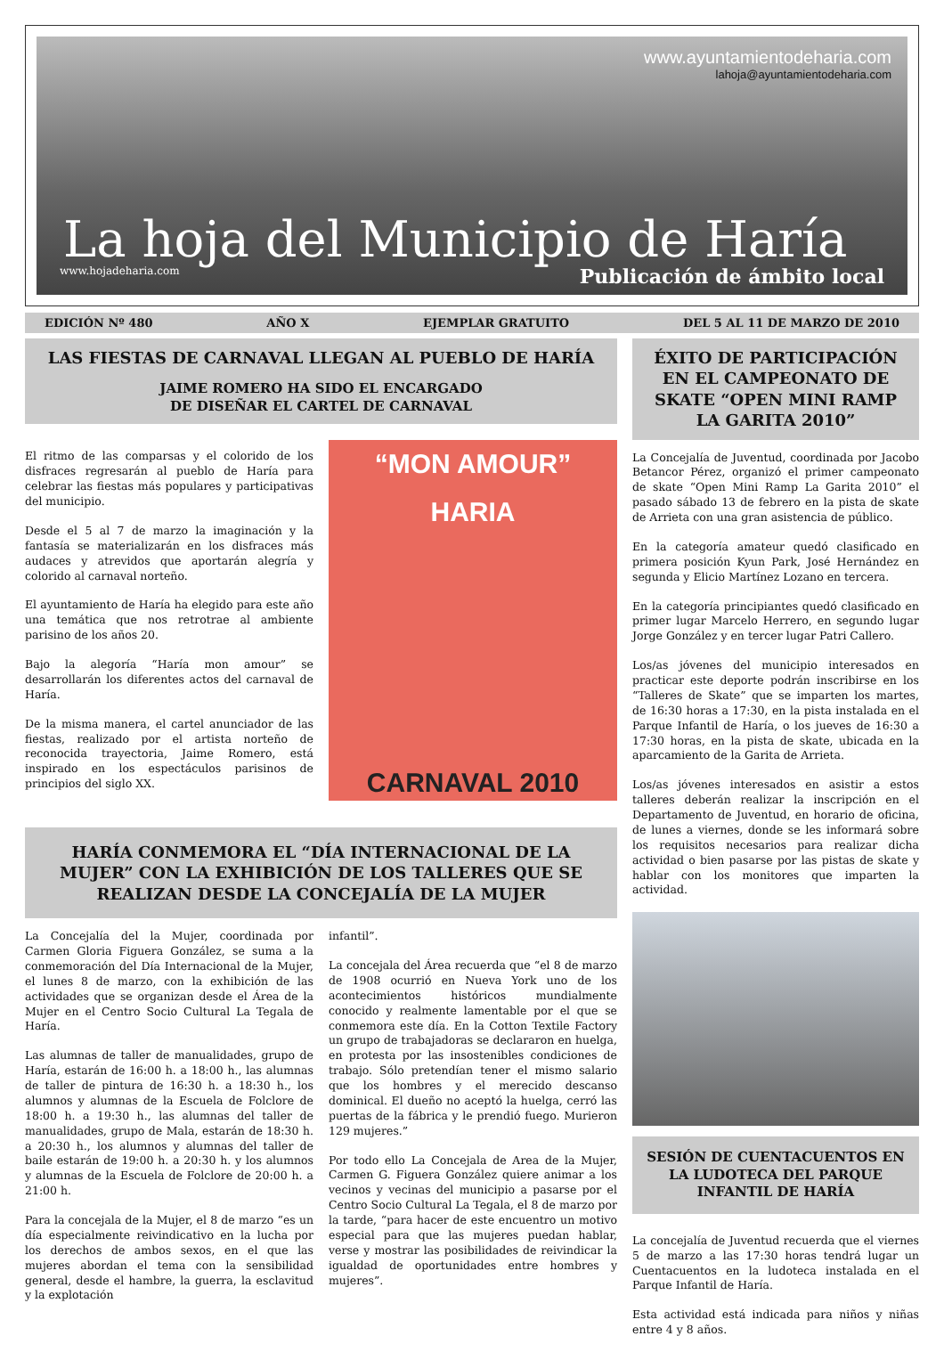www.ayuntamientodeharia.com
lahoja@ayuntamientodeharia.com
La hoja del Municipio de Haría
www.hojadeharia.com Publicación de ámbito local
EDICIÓN Nº 480 AÑO X EJEMPLAR GRATUITO DEL 5 AL 11 DE MARZO DE 2010
LAS FIESTAS DE CARNAVAL LLEGAN AL PUEBLO DE HARÍA
JAIME ROMERO HA SIDO EL ENCARGADO
DE DISEÑAR EL CARTEL DE CARNAVAL
El ritmo de las comparsas y el colorido de los disfraces regresarán al pueblo de Haría para celebrar las fiestas más populares y participativas del municipio.
Desde el 5 al 7 de marzo la imaginación y la fantasía se materializarán en los disfraces más audaces y atrevidos que aportarán alegría y colorido al carnaval norteño.
El ayuntamiento de Haría ha elegido para este año una temática que nos retrotrae al ambiente parisino de los años 20.
Bajo la alegoría “Haría mon amour” se desarrollarán los diferentes actos del carnaval de Haría.
De la misma manera, el cartel anunciador de las fiestas, realizado por el artista norteño de reconocida trayectoria, Jaime Romero, está inspirado en los espectáculos parisinos de principios del siglo XX.
“MON AMOUR”
HARIA
CARNAVAL 2010
HARÍA CONMEMORA EL “DÍA INTERNACIONAL DE LA MUJER” CON LA EXHIBICIÓN DE LOS TALLERES QUE SE REALIZAN DESDE LA CONCEJALÍA DE LA MUJER
La Concejalía del la Mujer, coordinada por Carmen Gloria Figuera González, se suma a la conmemoración del Día Internacional de la Mujer, el lunes 8 de marzo, con la exhibición de las actividades que se organizan desde el Área de la Mujer en el Centro Socio Cultural La Tegala de Haría.
Las alumnas de taller de manualidades, grupo de Haría, estarán de 16:00 h. a 18:00 h., las alumnas de taller de pintura de 16:30 h. a 18:30 h., los alumnos y alumnas de la Escuela de Folclore de 18:00 h. a 19:30 h., las alumnas del taller de manualidades, grupo de Mala, estarán de 18:30 h. a 20:30 h., los alumnos y alumnas del taller de baile estarán de 19:00 h. a 20:30 h. y los alumnos y alumnas de la Escuela de Folclore de 20:00 h. a 21:00 h.
Para la concejala de la Mujer, el 8 de marzo “es un día especialmente reivindicativo en la lucha por los derechos de ambos sexos, en el que las mujeres abordan el tema con la sensibilidad general, desde el hambre, la guerra, la esclavitud y la explotación
infantil”.
La concejala del Área recuerda que “el 8 de marzo de 1908 ocurrió en Nueva York uno de los acontecimientos históricos mundialmente conocido y realmente lamentable por el que se conmemora este día. En la Cotton Textile Factory un grupo de trabajadoras se declararon en huelga, en protesta por las insostenibles condiciones de trabajo. Sólo pretendían tener el mismo salario que los hombres y el merecido descanso dominical. El dueño no aceptó la huelga, cerró las puertas de la fábrica y le prendió fuego. Murieron 129 mujeres.”
Por todo ello La Concejala de Area de la Mujer, Carmen G. Figuera González quiere animar a los vecinos y vecinas del municipio a pasarse por el Centro Socio Cultural La Tegala, el 8 de marzo por la tarde, “para hacer de este encuentro un motivo especial para que las mujeres puedan hablar, verse y mostrar las posibilidades de reivindicar la igualdad de oportunidades entre hombres y mujeres”.
ÉXITO DE PARTICIPACIÓN EN EL CAMPEONATO DE SKATE “OPEN MINI RAMP LA GARITA 2010”
La Concejalía de Juventud, coordinada por Jacobo Betancor Pérez, organizó el primer campeonato de skate “Open Mini Ramp La Garita 2010” el pasado sábado 13 de febrero en la pista de skate de Arrieta con una gran asistencia de público.
En la categoría amateur quedó clasificado en primera posición Kyun Park, José Hernández en segunda y Elicio Martínez Lozano en tercera.
En la categoría principiantes quedó clasificado en primer lugar Marcelo Herrero, en segundo lugar Jorge González y en tercer lugar Patri Callero.
Los/as jóvenes del municipio interesados en practicar este deporte podrán inscribirse en los “Talleres de Skate” que se imparten los martes, de 16:30 horas a 17:30, en la pista instalada en el Parque Infantil de Haría, o los jueves de 16:30 a 17:30 horas, en la pista de skate, ubicada en la aparcamiento de la Garita de Arrieta.
Los/as jóvenes interesados en asistir a estos talleres deberán realizar la inscripción en el Departamento de Juventud, en horario de oficina, de lunes a viernes, donde se les informará sobre los requisitos necesarios para realizar dicha actividad o bien pasarse por las pistas de skate y hablar con los monitores que imparten la actividad.
SESIÓN DE CUENTACUENTOS EN LA LUDOTECA DEL PARQUE INFANTIL DE HARÍA
La concejalía de Juventud recuerda que el viernes 5 de marzo a las 17:30 horas tendrá lugar un Cuentacuentos en la ludoteca instalada en el Parque Infantil de Haría.
Esta actividad está indicada para niños y niñas entre 4 y 8 años.